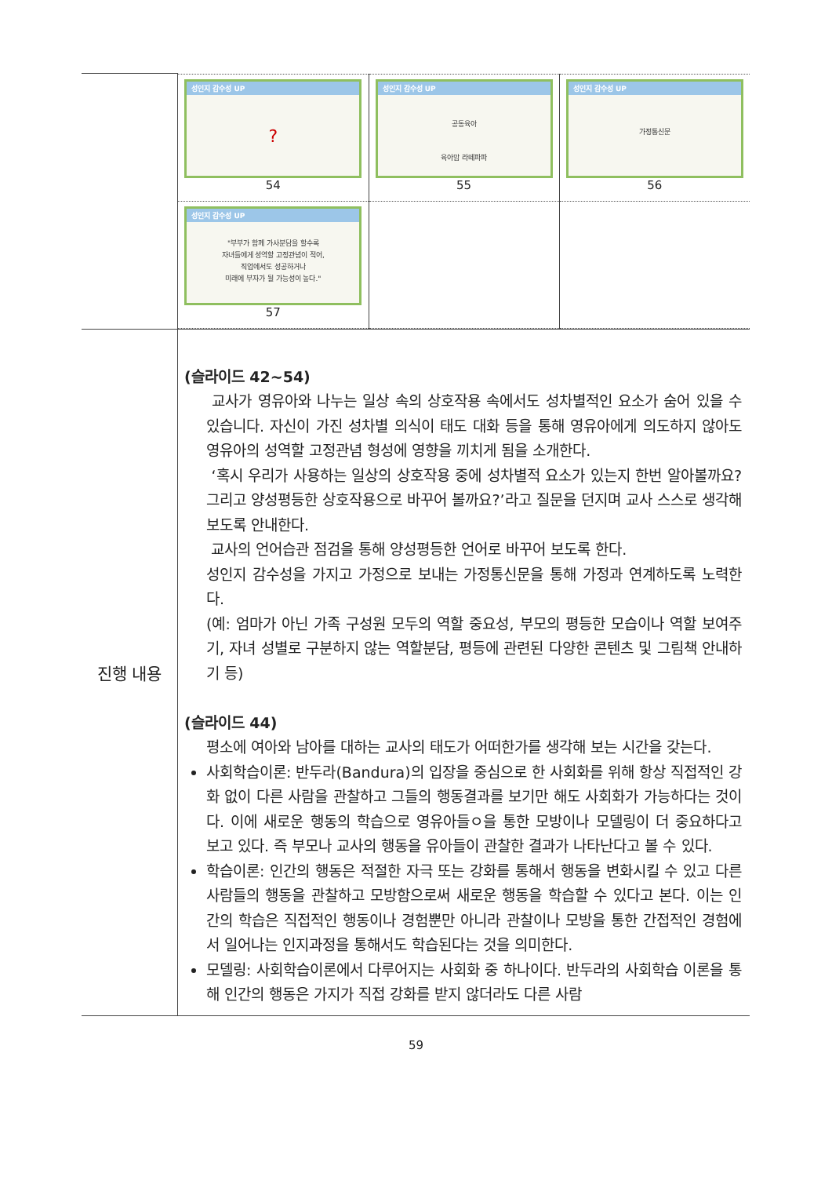| | / 성인지 감수성 UP ? 54 / 성인지 감수성 UP 공동육아 육아맘 라떼파파 55 / 성인지 감수성 UP 가정통신문 56 / / 성인지 감수성 UP "부부가 함께 가사분담을 할수록 자녀들에게 성역할 고정관념이 적어, 직업에서도 성공하거나 미래에 부자가 될 가능성이 높다." 57 / / / |
| 진행 내용 | (슬라이드 42~54) 교사가 영유아와 나누는 일상 속의 상호작용 속에서도 성차별적인 요소가 숨어 있을 수 있습니다. 자신이 가진 성차별 의식이 태도 대화 등을 통해 영유아에게 의도하지 않아도 영유아의 성역할 고정관념 형성에 영향을 끼치게 됨을 소개한다. ‘혹시 우리가 사용하는 일상의 상호작용 중에 성차별적 요소가 있는지 한번 알아볼까요? 그리고 양성평등한 상호작용으로 바꾸어 볼까요?’라고 질문을 던지며 교사 스스로 생각해 보도록 안내한다. 교사의 언어습관 점검을 통해 양성평등한 언어로 바꾸어 보도록 한다. 성인지 감수성을 가지고 가정으로 보내는 가정통신문을 통해 가정과 연계하도록 노력한다. (예: 엄마가 아닌 가족 구성원 모두의 역할 중요성, 부모의 평등한 모습이나 역할 보여주기, 자녀 성별로 구분하지 않는 역할분담, 평등에 관련된 다양한 콘텐츠 및 그림책 안내하기 등) (슬라이드 44) 평소에 여아와 남아를 대하는 교사의 태도가 어떠한가를 생각해 보는 시간을 갖는다. 사회학습이론: 반두라(Bandura)의 입장을 중심으로 한 사회화를 위해 항상 직접적인 강화 없이 다른 사람을 관찰하고 그들의 행동결과를 보기만 해도 사회화가 가능하다는 것이다. 이에 새로운 행동의 학습으로 영유아들ㅇ을 통한 모방이나 모델링이 더 중요하다고 보고 있다. 즉 부모나 교사의 행동을 유아들이 관찰한 결과가 나타난다고 볼 수 있다. 학습이론: 인간의 행동은 적절한 자극 또는 강화를 통해서 행동을 변화시킬 수 있고 다른 사람들의 행동을 관찰하고 모방함으로써 새로운 행동을 학습할 수 있다고 본다. 이는 인간의 학습은 직접적인 행동이나 경험뿐만 아니라 관찰이나 모방을 통한 간접적인 경험에서 일어나는 인지과정을 통해서도 학습된다는 것을 의미한다. 모델링: 사회학습이론에서 다루어지는 사회화 중 하나이다. 반두라의 사회학습 이론을 통해 인간의 행동은 가지가 직접 강화를 받지 않더라도 다른 사람 |
59